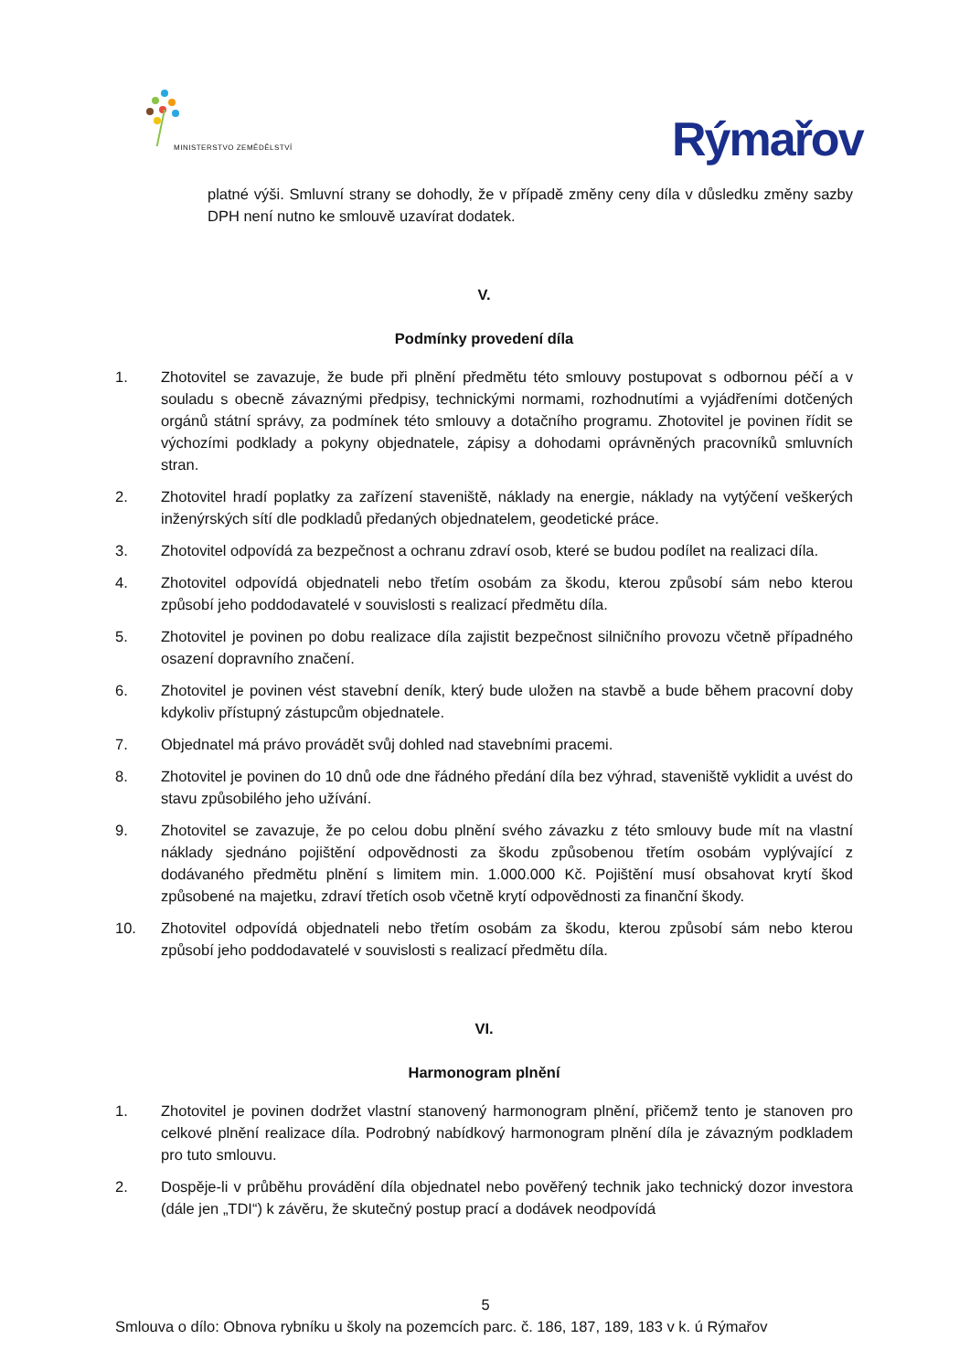MINISTERSTVO ZEMĚDĚLSTVÍ
Rýmařov
platné výši. Smluvní strany se dohodly, že v případě změny ceny díla v důsledku změny sazby DPH není nutno ke smlouvě uzavírat dodatek.
V.
Podmínky provedení díla
1. Zhotovitel se zavazuje, že bude při plnění předmětu této smlouvy postupovat s odbornou péčí a v souladu s obecně závaznými předpisy, technickými normami, rozhodnutími a vyjádřeními dotčených orgánů státní správy, za podmínek této smlouvy a dotačního programu. Zhotovitel je povinen řídit se výchozími podklady a pokyny objednatele, zápisy a dohodami oprávněných pracovníků smluvních stran.
2. Zhotovitel hradí poplatky za zařízení staveniště, náklady na energie, náklady na vytýčení veškerých inženýrských sítí dle podkladů předaných objednatelem, geodetické práce.
3. Zhotovitel odpovídá za bezpečnost a ochranu zdraví osob, které se budou podílet na realizaci díla.
4. Zhotovitel odpovídá objednateli nebo třetím osobám za škodu, kterou způsobí sám nebo kterou způsobí jeho poddodavatelé v souvislosti s realizací předmětu díla.
5. Zhotovitel je povinen po dobu realizace díla zajistit bezpečnost silničního provozu včetně případného osazení dopravního značení.
6. Zhotovitel je povinen vést stavební deník, který bude uložen na stavbě a bude během pracovní doby kdykoliv přístupný zástupcům objednatele.
7. Objednatel má právo provádět svůj dohled nad stavebními pracemi.
8. Zhotovitel je povinen do 10 dnů ode dne řádného předání díla bez výhrad, staveniště vyklidit a uvést do stavu způsobilého jeho užívání.
9. Zhotovitel se zavazuje, že po celou dobu plnění svého závazku z této smlouvy bude mít na vlastní náklady sjednáno pojištění odpovědnosti za škodu způsobenou třetím osobám vyplývající z dodávaného předmětu plnění s limitem min. 1.000.000 Kč. Pojištění musí obsahovat krytí škod způsobené na majetku, zdraví třetích osob včetně krytí odpovědnosti za finanční škody.
10. Zhotovitel odpovídá objednateli nebo třetím osobám za škodu, kterou způsobí sám nebo kterou způsobí jeho poddodavatelé v souvislosti s realizací předmětu díla.
VI.
Harmonogram plnění
1. Zhotovitel je povinen dodržet vlastní stanovený harmonogram plnění, přičemž tento je stanoven pro celkové plnění realizace díla. Podrobný nabídkový harmonogram plnění díla je závazným podkladem pro tuto smlouvu.
2. Dospěje-li v průběhu provádění díla objednatel nebo pověřený technik jako technický dozor investora (dále jen „TDI“) k závěru, že skutečný postup prací a dodávek neodpovídá
5
Smlouva o dílo: Obnova rybníku u školy na pozemcích parc. č. 186, 187, 189, 183 v k. ú Rýmařov